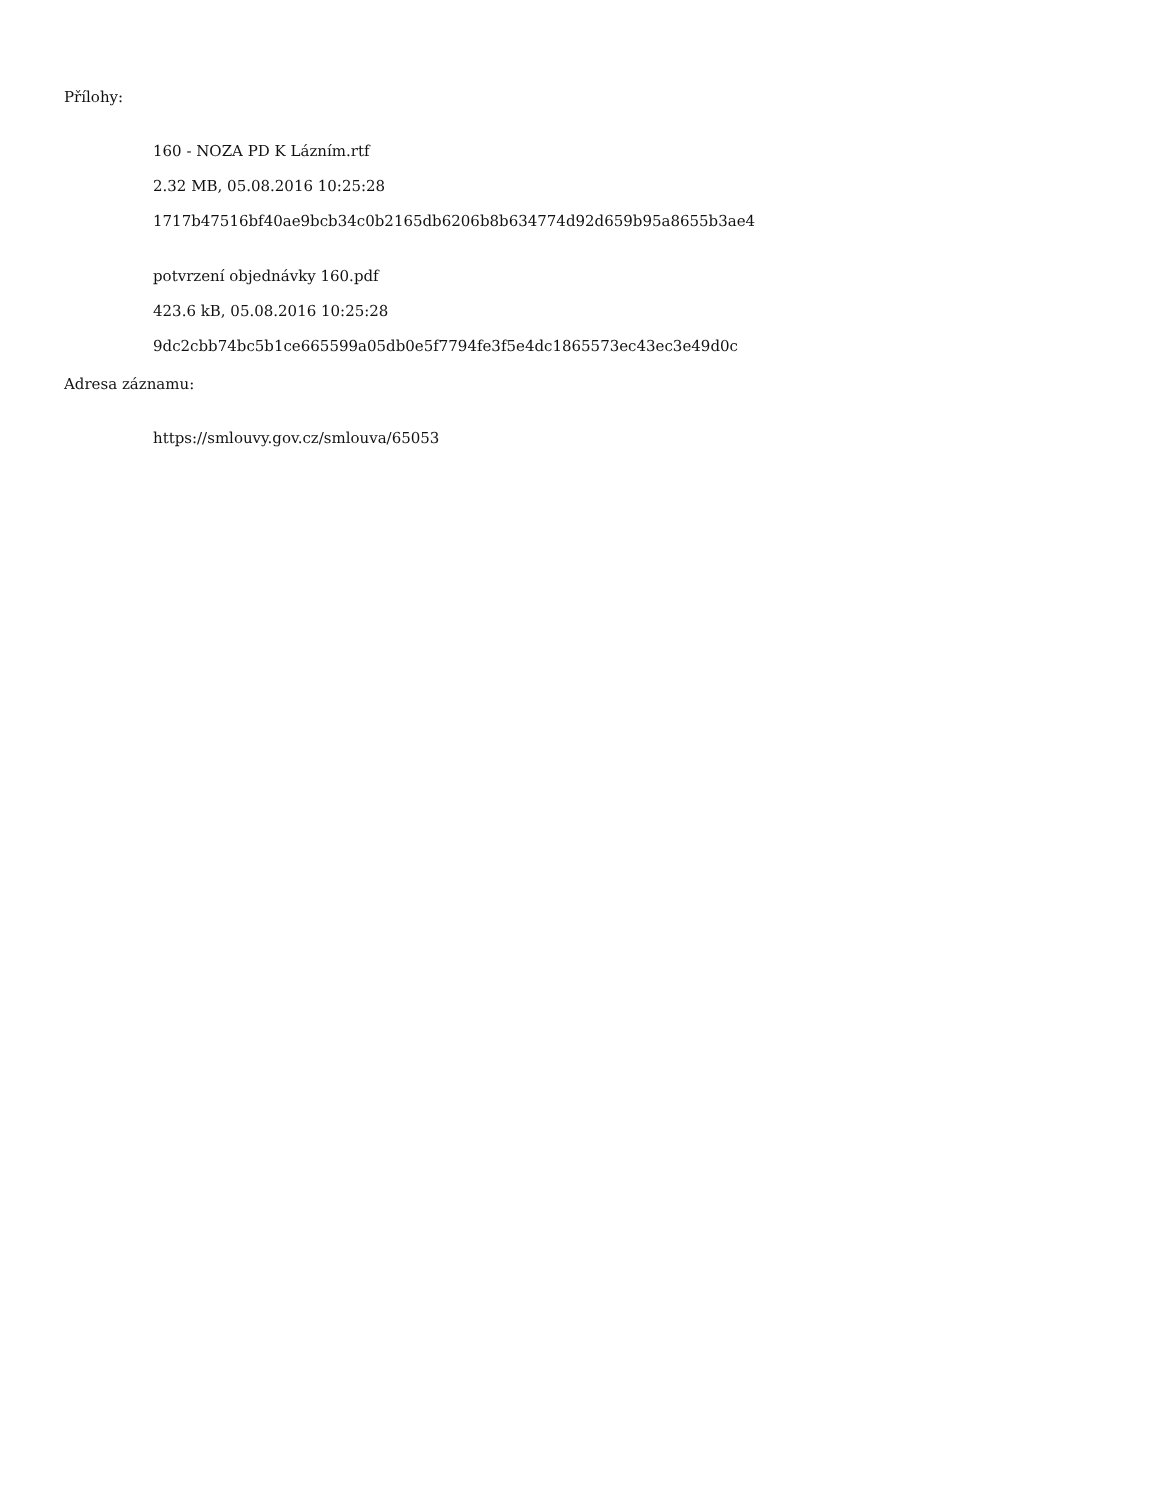Přílohy:
160 - NOZA PD K Lázním.rtf
2.32 MB, 05.08.2016 10:25:28
1717b47516bf40ae9bcb34c0b2165db6206b8b634774d92d659b95a8655b3ae4
potvrzení objednávky 160.pdf
423.6 kB, 05.08.2016 10:25:28
9dc2cbb74bc5b1ce665599a05db0e5f7794fe3f5e4dc1865573ec43ec3e49d0c
Adresa záznamu:
https://smlouvy.gov.cz/smlouva/65053